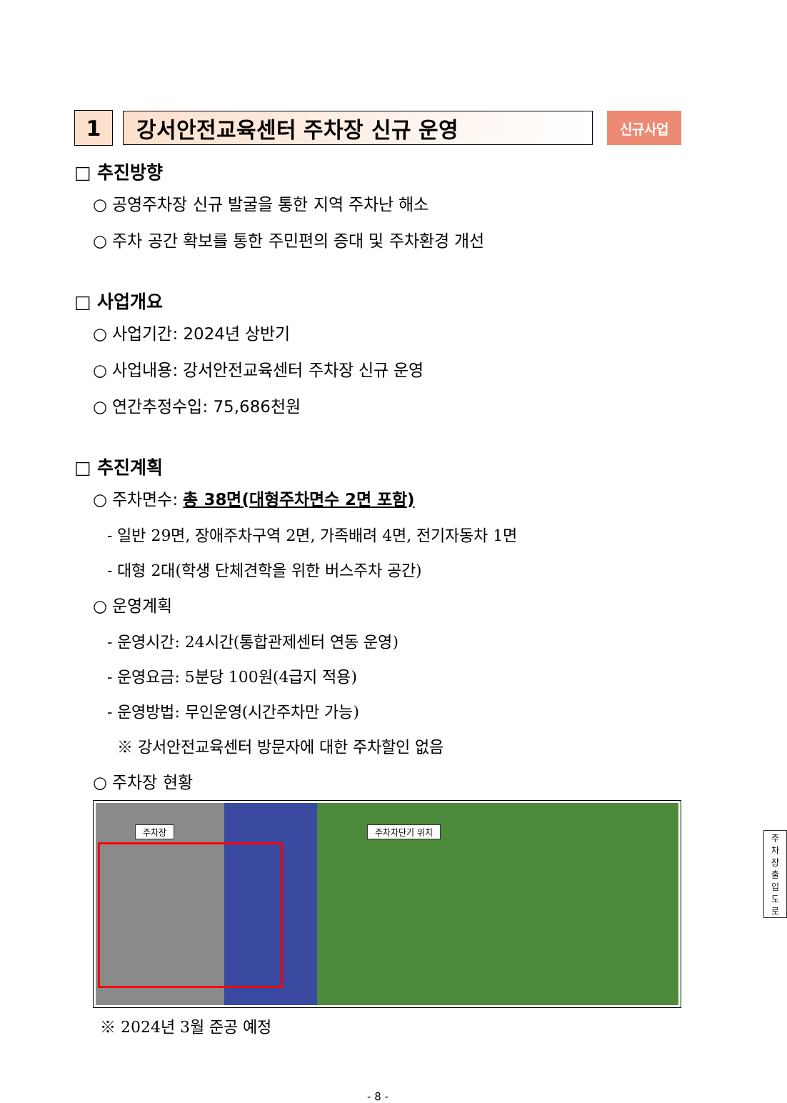1 강서안전교육센터 주차장 신규 운영
신규사업
□ 추진방향
○ 공영주차장 신규 발굴을 통한 지역 주차난 해소
○ 주차 공간 확보를 통한 주민편의 증대 및 주차환경 개선
□ 사업개요
○ 사업기간: 2024년 상반기
○ 사업내용: 강서안전교육센터 주차장 신규 운영
○ 연간추정수입: 75,686천원
□ 추진계획
○ 주차면수: 총 38면(대형주차면수 2면 포함)
- 일반 29면, 장애주차구역 2면, 가족배려 4면, 전기자동차 1면
- 대형 2대(학생 단체견학을 위한 버스주차 공간)
○ 운영계획
- 운영시간: 24시간(통합관제센터 연동 운영)
- 운영요금: 5분당 100원(4급지 적용)
- 운영방법: 무인운영(시간주차만 가능)
※ 강서안전교육센터 방문자에 대한 주차할인 없음
○ 주차장 현황
주차장 주차차단기 위치
주차장 출입도로
※ 2024년 3월 준공 예정
- 8 -